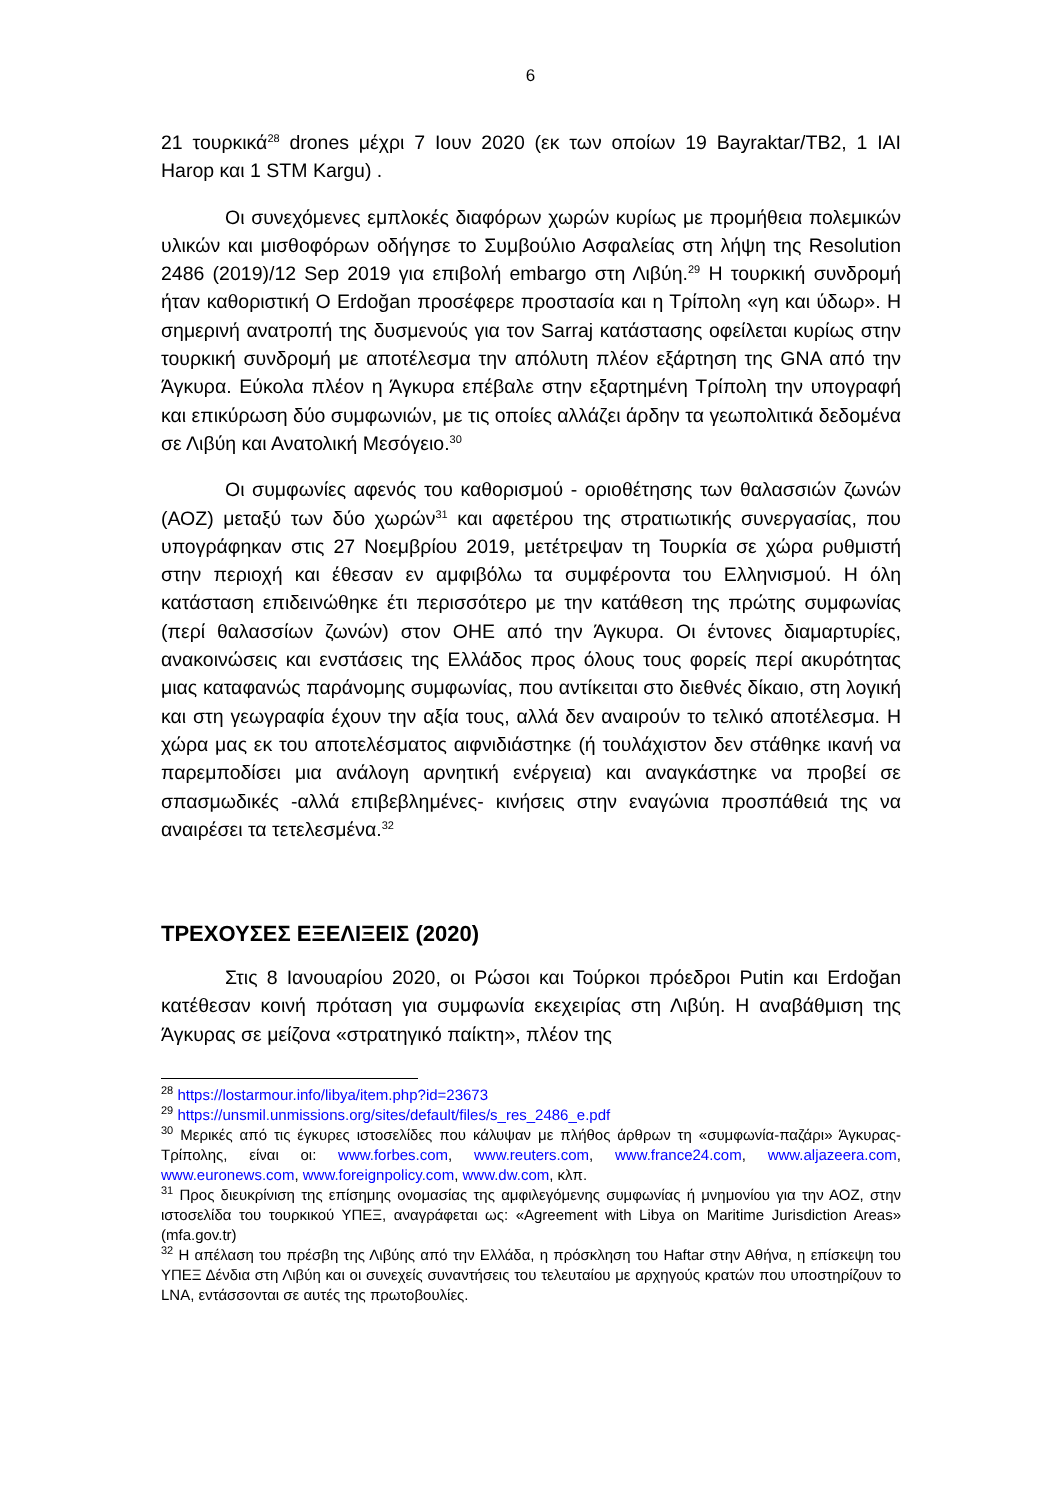6
21 τουρκικά<sup>28</sup> drones μέχρι 7 Ιουν 2020 (εκ των οποίων 19 Bayraktar/TB2, 1 IAI Harop και 1 STM Kargu) .
Οι συνεχόμενες εμπλοκές διαφόρων χωρών κυρίως με προμήθεια πολεμικών υλικών και μισθοφόρων οδήγησε το Συμβούλιο Ασφαλείας στη λήψη της Resolution 2486 (2019)/12 Sep 2019 για επιβολή embargo στη Λιβύη.<sup>29</sup> Η τουρκική συνδρομή ήταν καθοριστική Ο Erdoğan προσέφερε προστασία και η Τρίπολη «γη και ύδωρ». Η σημερινή ανατροπή της δυσμενούς για τον Sarraj κατάστασης οφείλεται κυρίως στην τουρκική συνδρομή με αποτέλεσμα την απόλυτη πλέον εξάρτηση της GNA από την Άγκυρα. Εύκολα πλέον η Άγκυρα επέβαλε στην εξαρτημένη Τρίπολη την υπογραφή και επικύρωση δύο συμφωνιών, με τις οποίες αλλάζει άρδην τα γεωπολιτικά δεδομένα σε Λιβύη και Ανατολική Μεσόγειο.<sup>30</sup>
Οι συμφωνίες αφενός του καθορισμού - οριοθέτησης των θαλασσιών ζωνών (ΑΟΖ) μεταξύ των δύο χωρών<sup>31</sup> και αφετέρου της στρατιωτικής συνεργασίας, που υπογράφηκαν στις 27 Νοεμβρίου 2019, μετέτρεψαν τη Τουρκία σε χώρα ρυθμιστή στην περιοχή και έθεσαν εν αμφιβόλω τα συμφέροντα του Ελληνισμού. Η όλη κατάσταση επιδεινώθηκε έτι περισσότερο με την κατάθεση της πρώτης συμφωνίας (περί θαλασσίων ζωνών) στον ΟΗΕ από την Άγκυρα. Οι έντονες διαμαρτυρίες, ανακοινώσεις και ενστάσεις της Ελλάδος προς όλους τους φορείς περί ακυρότητας μιας καταφανώς παράνομης συμφωνίας, που αντίκειται στο διεθνές δίκαιο, στη λογική και στη γεωγραφία έχουν την αξία τους, αλλά δεν αναιρούν το τελικό αποτέλεσμα. Η χώρα μας εκ του αποτελέσματος αιφνιδιάστηκε (ή τουλάχιστον δεν στάθηκε ικανή να παρεμποδίσει μια ανάλογη αρνητική ενέργεια) και αναγκάστηκε να προβεί σε σπασμωδικές -αλλά επιβεβλημένες- κινήσεις στην εναγώνια προσπάθειά της να αναιρέσει τα τετελεσμένα.<sup>32</sup>
ΤΡΕΧΟΥΣΕΣ ΕΞΕΛΙΞΕΙΣ (2020)
Στις 8 Ιανουαρίου 2020, οι Ρώσοι και Τούρκοι πρόεδροι Putin και Erdoğan κατέθεσαν κοινή πρόταση για συμφωνία εκεχειρίας στη Λιβύη. Η αναβάθμιση της Άγκυρας σε μείζονα «στρατηγικό παίκτη», πλέον της
<sup>28</sup> https://lostarmour.info/libya/item.php?id=23673
<sup>29</sup> https://unsmil.unmissions.org/sites/default/files/s_res_2486_e.pdf
<sup>30</sup> Μερικές από τις έγκυρες ιστοσελίδες που κάλυψαν με πλήθος άρθρων τη «συμφωνία-παζάρι» Άγκυρας-Τρίπολης, είναι οι: www.forbes.com, www.reuters.com, www.france24.com, www.aljazeera.com, www.euronews.com, www.foreignpolicy.com, www.dw.com, κλπ.
<sup>31</sup> Προς διευκρίνιση της επίσημης ονομασίας της αμφιλεγόμενης συμφωνίας ή μνημονίου για την ΑΟΖ, στην ιστοσελίδα του τουρκικού ΥΠΕΞ, αναγράφεται ως: «Agreement with Libya on Maritime Jurisdiction Areas» (mfa.gov.tr)
<sup>32</sup> Η απέλαση του πρέσβη της Λιβύης από την Ελλάδα, η πρόσκληση του Haftar στην Αθήνα, η επίσκεψη του ΥΠΕΞ Δένδια στη Λιβύη και οι συνεχείς συναντήσεις του τελευταίου με αρχηγούς κρατών που υποστηρίζουν το LNA, εντάσσονται σε αυτές της πρωτοβουλίες.